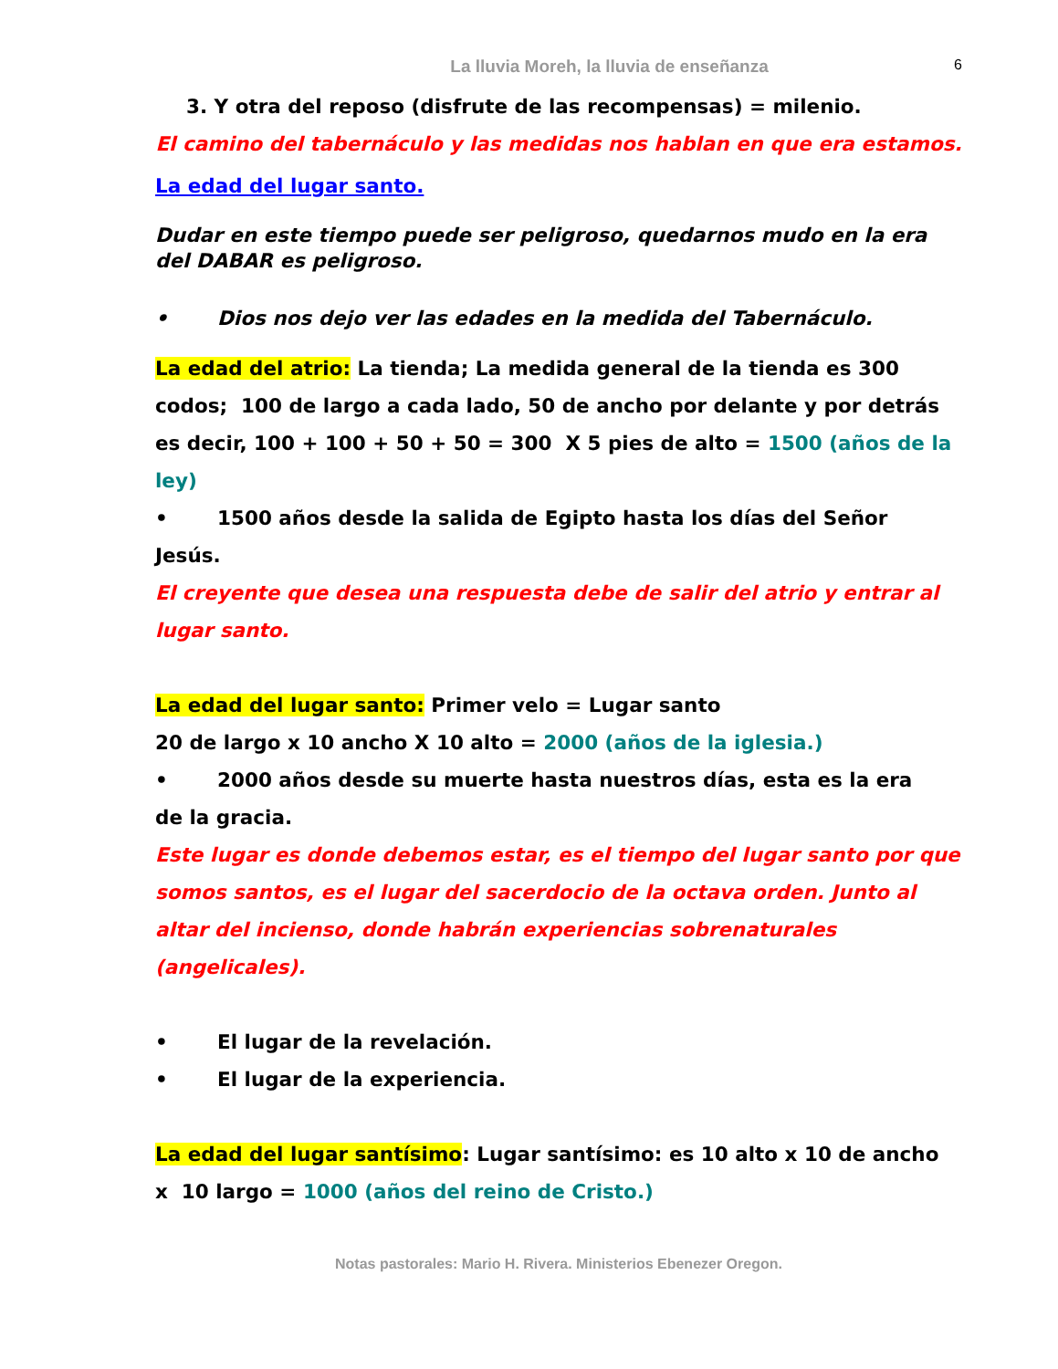La lluvia Moreh, la lluvia de enseñanza 6
3. Y otra del reposo (disfrute de las recompensas) = milenio.
El camino del tabernáculo y las medidas nos hablan en que era estamos.
La edad del lugar santo.
Dudar en este tiempo puede ser peligroso, quedarnos mudo en la era del DABAR es peligroso.
• Dios nos dejo ver las edades en la medida del Tabernáculo.
La edad del atrio: La tienda; La medida general de la tienda es 300 codos; 100 de largo a cada lado, 50 de ancho por delante y por detrás es decir, 100 + 100 + 50 + 50 = 300 X 5 pies de alto = 1500 (años de la ley)
• 1500 años desde la salida de Egipto hasta los días del Señor
Jesús.
El creyente que desea una respuesta debe de salir del atrio y entrar al lugar santo.
La edad del lugar santo: Primer velo = Lugar santo
20 de largo x 10 ancho X 10 alto = 2000 (años de la iglesia.)
• 2000 años desde su muerte hasta nuestros días, esta es la era
de la gracia.
Este lugar es donde debemos estar, es el tiempo del lugar santo por que somos santos, es el lugar del sacerdocio de la octava orden. Junto al altar del incienso, donde habrán experiencias sobrenaturales (angelicales).
• El lugar de la revelación.
• El lugar de la experiencia.
La edad del lugar santísimo: Lugar santísimo: es 10 alto x 10 de ancho x 10 largo = 1000 (años del reino de Cristo.)
Notas pastorales: Mario H. Rivera. Ministerios Ebenezer Oregon.